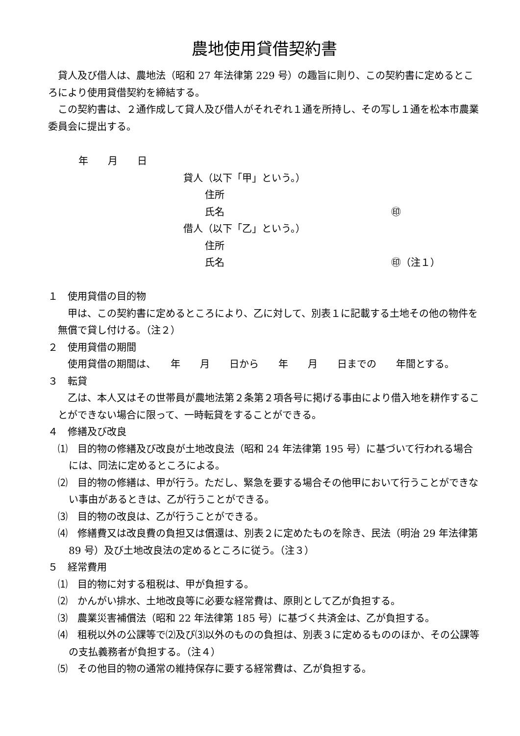農地使用貸借契約書
貸人及び借人は、農地法（昭和 27 年法律第 229 号）の趣旨に則り、この契約書に定めるところにより使用貸借契約を締結する。
この契約書は、２通作成して貸人及び借人がそれぞれ１通を所持し、その写し１通を松本市農業委員会に提出する。
年　　月　　日
貸人（以下「甲」という。）
住所
氏名 ㊞
借人（以下「乙」という。）
住所
氏名 ㊞（注１）
１　使用貸借の目的物
甲は、この契約書に定めるところにより、乙に対して、別表１に記載する土地その他の物件を無償で貸し付ける。（注２）
２　使用貸借の期間
使用貸借の期間は、　　年　　月　　日から　　年　　月　　日までの　　年間とする。
３　転貸
乙は、本人又はその世帯員が農地法第２条第２項各号に掲げる事由により借入地を耕作することができない場合に限って、一時転貸をすることができる。
４　修繕及び改良
⑴　目的物の修繕及び改良が土地改良法（昭和 24 年法律第 195 号）に基づいて行われる場合には、同法に定めるところによる。
⑵　目的物の修繕は、甲が行う。ただし、緊急を要する場合その他甲において行うことができない事由があるときは、乙が行うことができる。
⑶　目的物の改良は、乙が行うことができる。
⑷　修繕費又は改良費の負担又は償還は、別表２に定めたものを除き、民法（明治 29 年法律第 89 号）及び土地改良法の定めるところに従う。（注３）
５　経常費用
⑴　目的物に対する租税は、甲が負担する。
⑵　かんがい排水、土地改良等に必要な経常費は、原則として乙が負担する。
⑶　農業災害補償法（昭和 22 年法律第 185 号）に基づく共済金は、乙が負担する。
⑷　租税以外の公課等で⑵及び⑶以外のものの負担は、別表３に定めるもののほか、その公課等の支払義務者が負担する。（注４）
⑸　その他目的物の通常の維持保存に要する経常費は、乙が負担する。